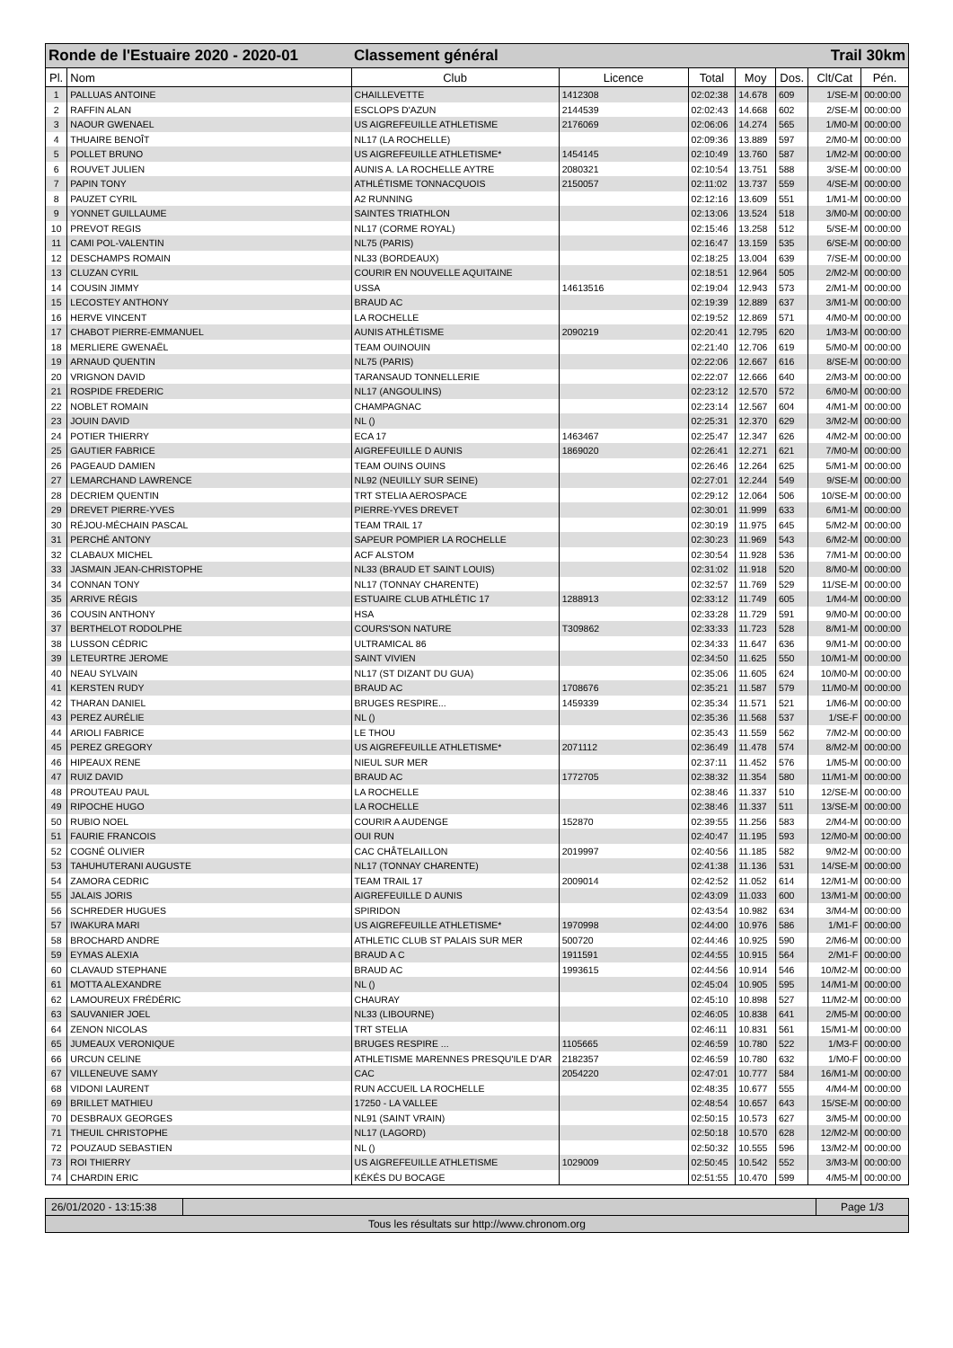| Ronde de l'Estuaire 2020 - 2020-01 | | Classement général | | | Trail 30km | | | |
| Pl. | Nom | Club | Licence | Total | Moy | Dos. | Clt/Cat | Pén. |
| 1 | PALLUAS ANTOINE | CHAILLEVETTE | 1412308 | 02:02:38 | 14.678 | 609 | 1/SE-M | 00:00:00 |
| 2 | RAFFIN ALAN | ESCLOPS D'AZUN | 2144539 | 02:02:43 | 14.668 | 602 | 2/SE-M | 00:00:00 |
| 3 | NAOUR GWENAEL | US AIGREFEUILLE ATHLETISME | 2176069 | 02:06:06 | 14.274 | 565 | 1/M0-M | 00:00:00 |
| 4 | THUAIRE BENOÎT | NL17 (LA ROCHELLE) | | 02:09:36 | 13.889 | 597 | 2/M0-M | 00:00:00 |
| 5 | POLLET BRUNO | US AIGREFEUILLE ATHLETISME* | 1454145 | 02:10:49 | 13.760 | 587 | 1/M2-M | 00:00:00 |
| 6 | ROUVET JULIEN | AUNIS A. LA ROCHELLE AYTRE | 2080321 | 02:10:54 | 13.751 | 588 | 3/SE-M | 00:00:00 |
| 7 | PAPIN TONY | ATHLÉTISME TONNACQUOIS | 2150057 | 02:11:02 | 13.737 | 559 | 4/SE-M | 00:00:00 |
| 8 | PAUZET CYRIL | A2 RUNNING | | 02:12:16 | 13.609 | 551 | 1/M1-M | 00:00:00 |
| 9 | YONNET GUILLAUME | SAINTES TRIATHLON | | 02:13:06 | 13.524 | 518 | 3/M0-M | 00:00:00 |
| 10 | PREVOT REGIS | NL17 (CORME ROYAL) | | 02:15:46 | 13.258 | 512 | 5/SE-M | 00:00:00 |
| 11 | CAMI POL-VALENTIN | NL75 (PARIS) | | 02:16:47 | 13.159 | 535 | 6/SE-M | 00:00:00 |
| 12 | DESCHAMPS ROMAIN | NL33 (BORDEAUX) | | 02:18:25 | 13.004 | 639 | 7/SE-M | 00:00:00 |
| 13 | CLUZAN CYRIL | COURIR EN NOUVELLE AQUITAINE | | 02:18:51 | 12.964 | 505 | 2/M2-M | 00:00:00 |
| 14 | COUSIN JIMMY | USSA | 14613516 | 02:19:04 | 12.943 | 573 | 2/M1-M | 00:00:00 |
| 15 | LECOSTEY ANTHONY | BRAUD AC | | 02:19:39 | 12.889 | 637 | 3/M1-M | 00:00:00 |
| 16 | HERVE VINCENT | LA ROCHELLE | | 02:19:52 | 12.869 | 571 | 4/M0-M | 00:00:00 |
| 17 | CHABOT PIERRE-EMMANUEL | AUNIS ATHLÉTISME | 2090219 | 02:20:41 | 12.795 | 620 | 1/M3-M | 00:00:00 |
| 18 | MERLIERE GWENAËL | TEAM OUINOUIN | | 02:21:40 | 12.706 | 619 | 5/M0-M | 00:00:00 |
| 19 | ARNAUD QUENTIN | NL75 (PARIS) | | 02:22:06 | 12.667 | 616 | 8/SE-M | 00:00:00 |
| 20 | VRIGNON DAVID | TARANSAUD TONNELLERIE | | 02:22:07 | 12.666 | 640 | 2/M3-M | 00:00:00 |
| 21 | ROSPIDE FREDERIC | NL17 (ANGOULINS) | | 02:23:12 | 12.570 | 572 | 6/M0-M | 00:00:00 |
| 22 | NOBLET ROMAIN | CHAMPAGNAC | | 02:23:14 | 12.567 | 604 | 4/M1-M | 00:00:00 |
| 23 | JOUIN DAVID | NL () | | 02:25:31 | 12.370 | 629 | 3/M2-M | 00:00:00 |
| 24 | POTIER THIERRY | ECA 17 | 1463467 | 02:25:47 | 12.347 | 626 | 4/M2-M | 00:00:00 |
| 25 | GAUTIER FABRICE | AIGREFEUILLE D AUNIS | 1869020 | 02:26:41 | 12.271 | 621 | 7/M0-M | 00:00:00 |
| 26 | PAGEAUD DAMIEN | TEAM OUINS OUINS | | 02:26:46 | 12.264 | 625 | 5/M1-M | 00:00:00 |
| 27 | LEMARCHAND LAWRENCE | NL92 (NEUILLY SUR SEINE) | | 02:27:01 | 12.244 | 549 | 9/SE-M | 00:00:00 |
| 28 | DECRIEM QUENTIN | TRT STELIA AEROSPACE | | 02:29:12 | 12.064 | 506 | 10/SE-M | 00:00:00 |
| 29 | DREVET PIERRE-YVES | PIERRE-YVES DREVET | | 02:30:01 | 11.999 | 633 | 6/M1-M | 00:00:00 |
| 30 | RÉJOU-MÉCHAIN PASCAL | TEAM TRAIL 17 | | 02:30:19 | 11.975 | 645 | 5/M2-M | 00:00:00 |
| 31 | PERCHÉ ANTONY | SAPEUR POMPIER LA ROCHELLE | | 02:30:23 | 11.969 | 543 | 6/M2-M | 00:00:00 |
| 32 | CLABAUX MICHEL | ACF ALSTOM | | 02:30:54 | 11.928 | 536 | 7/M1-M | 00:00:00 |
| 33 | JASMAIN JEAN-CHRISTOPHE | NL33 (BRAUD ET SAINT LOUIS) | | 02:31:02 | 11.918 | 520 | 8/M0-M | 00:00:00 |
| 34 | CONNAN TONY | NL17 (TONNAY CHARENTE) | | 02:32:57 | 11.769 | 529 | 11/SE-M | 00:00:00 |
| 35 | ARRIVE RÉGIS | ESTUAIRE CLUB ATHLÉTIC 17 | 1288913 | 02:33:12 | 11.749 | 605 | 1/M4-M | 00:00:00 |
| 36 | COUSIN ANTHONY | HSA | | 02:33:28 | 11.729 | 591 | 9/M0-M | 00:00:00 |
| 37 | BERTHELOT RODOLPHE | COURS'SON NATURE | T309862 | 02:33:33 | 11.723 | 528 | 8/M1-M | 00:00:00 |
| 38 | LUSSON CÉDRIC | ULTRAMICAL 86 | | 02:34:33 | 11.647 | 636 | 9/M1-M | 00:00:00 |
| 39 | LETEURTRE JEROME | SAINT VIVIEN | | 02:34:50 | 11.625 | 550 | 10/M1-M | 00:00:00 |
| 40 | NEAU SYLVAIN | NL17 (ST DIZANT DU GUA) | | 02:35:06 | 11.605 | 624 | 10/M0-M | 00:00:00 |
| 41 | KERSTEN RUDY | BRAUD AC | 1708676 | 02:35:21 | 11.587 | 579 | 11/M0-M | 00:00:00 |
| 42 | THARAN DANIEL | BRUGES RESPIRE... | 1459339 | 02:35:34 | 11.571 | 521 | 1/M6-M | 00:00:00 |
| 43 | PEREZ AURÉLIE | NL () | | 02:35:36 | 11.568 | 537 | 1/SE-F | 00:00:00 |
| 44 | ARIOLI FABRICE | LE THOU | | 02:35:43 | 11.559 | 562 | 7/M2-M | 00:00:00 |
| 45 | PEREZ GREGORY | US AIGREFEUILLE ATHLETISME* | 2071112 | 02:36:49 | 11.478 | 574 | 8/M2-M | 00:00:00 |
| 46 | HIPEAUX RENE | NIEUL SUR MER | | 02:37:11 | 11.452 | 576 | 1/M5-M | 00:00:00 |
| 47 | RUIZ DAVID | BRAUD AC | 1772705 | 02:38:32 | 11.354 | 580 | 11/M1-M | 00:00:00 |
| 48 | PROUTEAU PAUL | LA ROCHELLE | | 02:38:46 | 11.337 | 510 | 12/SE-M | 00:00:00 |
| 49 | RIPOCHE HUGO | LA ROCHELLE | | 02:38:46 | 11.337 | 511 | 13/SE-M | 00:00:00 |
| 50 | RUBIO NOEL | COURIR A AUDENGE | 152870 | 02:39:55 | 11.256 | 583 | 2/M4-M | 00:00:00 |
| 51 | FAURIE FRANCOIS | OUI RUN | | 02:40:47 | 11.195 | 593 | 12/M0-M | 00:00:00 |
| 52 | COGNÉ OLIVIER | CAC CHÂTELAILLON | 2019997 | 02:40:56 | 11.185 | 582 | 9/M2-M | 00:00:00 |
| 53 | TAHUHUTERANI AUGUSTE | NL17 (TONNAY CHARENTE) | | 02:41:38 | 11.136 | 531 | 14/SE-M | 00:00:00 |
| 54 | ZAMORA CEDRIC | TEAM TRAIL 17 | 2009014 | 02:42:52 | 11.052 | 614 | 12/M1-M | 00:00:00 |
| 55 | JALAIS JORIS | AIGREFEUILLE D AUNIS | | 02:43:09 | 11.033 | 600 | 13/M1-M | 00:00:00 |
| 56 | SCHREDER HUGUES | SPIRIDON | | 02:43:54 | 10.982 | 634 | 3/M4-M | 00:00:00 |
| 57 | IWAKURA MARI | US AIGREFEUILLE ATHLETISME* | 1970998 | 02:44:00 | 10.976 | 586 | 1/M1-F | 00:00:00 |
| 58 | BROCHARD ANDRE | ATHLETIC CLUB ST PALAIS SUR MER | 500720 | 02:44:46 | 10.925 | 590 | 2/M6-M | 00:00:00 |
| 59 | EYMAS ALEXIA | BRAUD A C | 1911591 | 02:44:55 | 10.915 | 564 | 2/M1-F | 00:00:00 |
| 60 | CLAVAUD STEPHANE | BRAUD AC | 1993615 | 02:44:56 | 10.914 | 546 | 10/M2-M | 00:00:00 |
| 61 | MOTTA ALEXANDRE | NL () | | 02:45:04 | 10.905 | 595 | 14/M1-M | 00:00:00 |
| 62 | LAMOUREUX FRÉDÉRIC | CHAURAY | | 02:45:10 | 10.898 | 527 | 11/M2-M | 00:00:00 |
| 63 | SAUVANIER JOEL | NL33 (LIBOURNE) | | 02:46:05 | 10.838 | 641 | 2/M5-M | 00:00:00 |
| 64 | ZENON NICOLAS | TRT STELIA | | 02:46:11 | 10.831 | 561 | 15/M1-M | 00:00:00 |
| 65 | JUMEAUX VERONIQUE | BRUGES RESPIRE ... | 1105665 | 02:46:59 | 10.780 | 522 | 1/M3-F | 00:00:00 |
| 66 | URCUN CELINE | ATHLETISME MARENNES PRESQU'ILE D'AR | 2182357 | 02:46:59 | 10.780 | 632 | 1/M0-F | 00:00:00 |
| 67 | VILLENEUVE SAMY | CAC | 2054220 | 02:47:01 | 10.777 | 584 | 16/M1-M | 00:00:00 |
| 68 | VIDONI LAURENT | RUN ACCUEIL LA ROCHELLE | | 02:48:35 | 10.677 | 555 | 4/M4-M | 00:00:00 |
| 69 | BRILLET MATHIEU | 17250 - LA VALLEE | | 02:48:54 | 10.657 | 643 | 15/SE-M | 00:00:00 |
| 70 | DESBRAUX GEORGES | NL91 (SAINT VRAIN) | | 02:50:15 | 10.573 | 627 | 3/M5-M | 00:00:00 |
| 71 | THEUIL CHRISTOPHE | NL17 (LAGORD) | | 02:50:18 | 10.570 | 628 | 12/M2-M | 00:00:00 |
| 72 | POUZAUD SEBASTIEN | NL () | | 02:50:32 | 10.555 | 596 | 13/M2-M | 00:00:00 |
| 73 | ROI THIERRY | US AIGREFEUILLE ATHLETISME | 1029009 | 02:50:45 | 10.542 | 552 | 3/M3-M | 00:00:00 |
| 74 | CHARDIN ERIC | KÉKÉS DU BOCAGE | | 02:51:55 | 10.470 | 599 | 4/M5-M | 00:00:00 |
26/01/2020 - 13:15:38
Page 1/3
Tous les résultats sur http://www.chronom.org